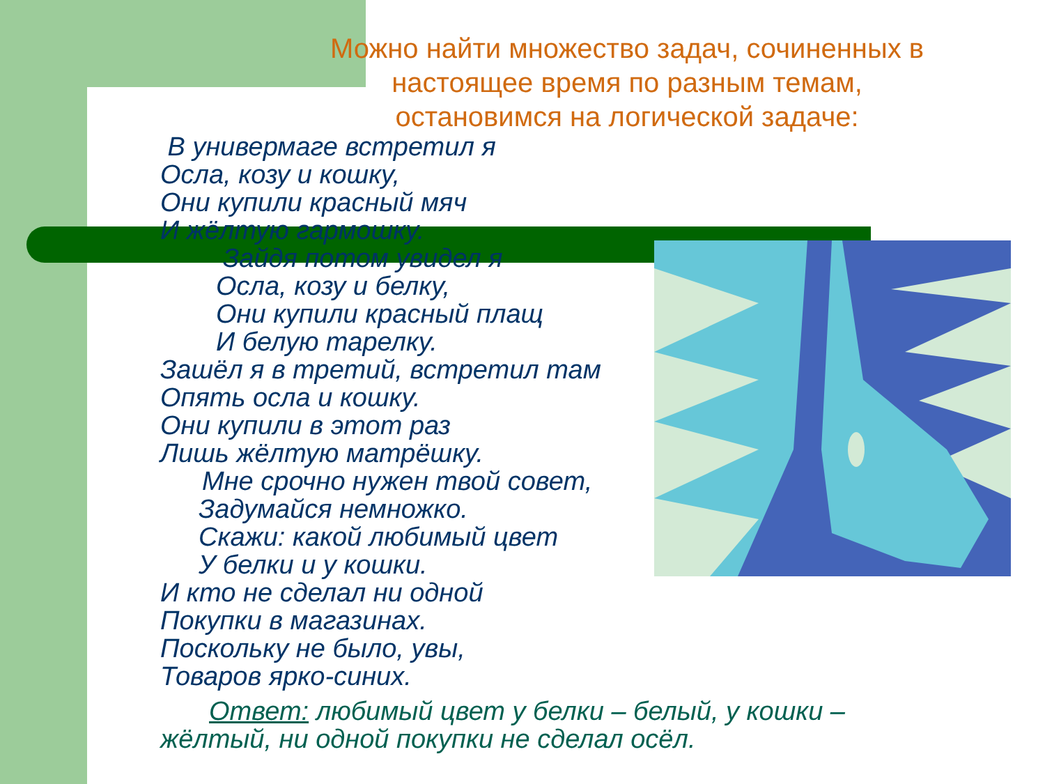Можно найти множество задач, сочиненных в настоящее время по разным темам, остановимся на логической задаче:
В универмаге встретил я
Осла, козу и кошку,
Они купили красный мяч
И жёлтую гармошку.
Зайдя потом увидел я
Осла, козу и белку,
Они купили красный плащ
И белую тарелку.
Зашёл я в третий, встретил там
Опять осла и кошку.
Они купили в этот раз
Лишь жёлтую матрёшку.
Мне срочно нужен твой совет,
Задумайся немножко.
Скажи: какой любимый цвет
У белки и у кошки.
И кто не сделал ни одной
Покупки в магазинах.
Поскольку не было, увы,
Товаров ярко-синих.
Ответ: любимый цвет у белки – белый, у кошки – жёлтый, ни одной покупки не сделал осёл.